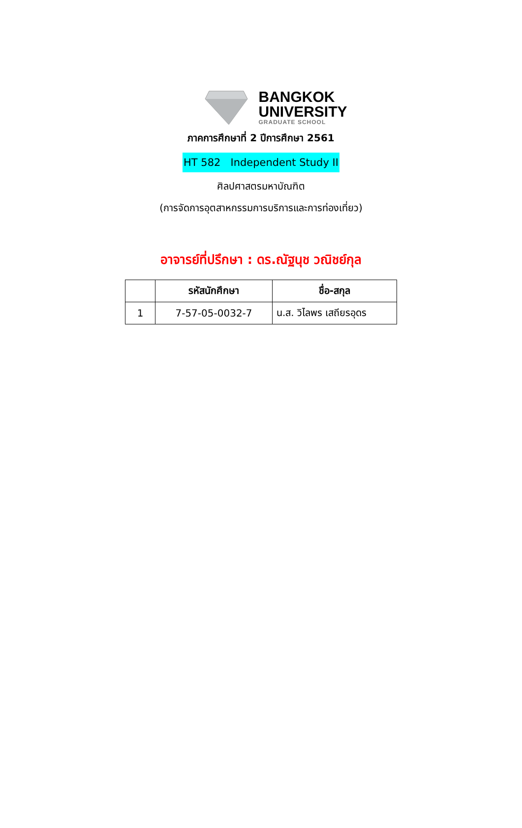BANGKOK
UNIVERSITY
GRADUATE SCHOOL
ภาคการศึกษาที่ 2 ปีการศึกษา 2561
HT 582 Independent Study II
ศิลปศาสตรมหาบัณฑิต
(การจัดการอุตสาหกรรมการบริการและการท่องเที่ยว)
อาจารย์ที่ปรึกษา : ดร.ณัฐนุช วณิชย์กุล
| | รหัสนักศึกษา | ชื่อ-สกุล |
| --- | --- | --- |
| 1 | 7-57-05-0032-7 | น.ส. วิไลพร เสถียรอุดร |